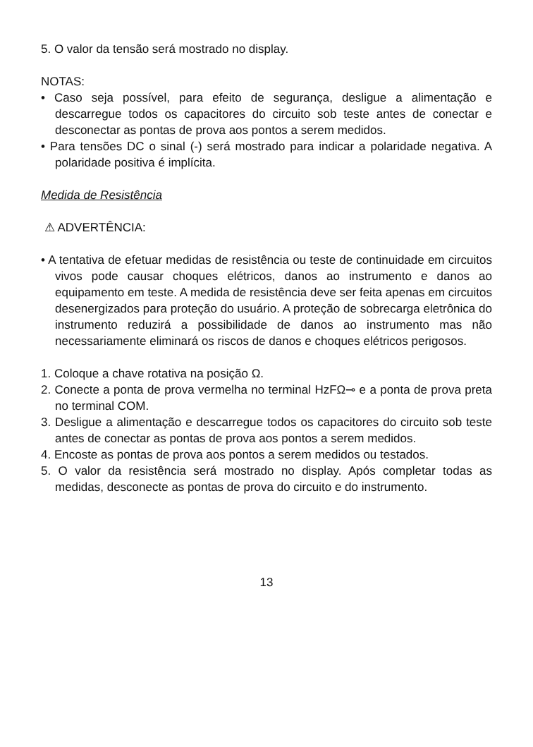5. O valor da tensão será mostrado no display.
NOTAS:
• Caso seja possível, para efeito de segurança, desligue a alimentação e descarregue todos os capacitores do circuito sob teste antes de conectar e desconectar as pontas de prova aos pontos a serem medidos.
• Para tensões DC o sinal (-) será mostrado para indicar a polaridade negativa. A polaridade positiva é implícita.
Medida de Resistência
⚠ ADVERTÊNCIA:
• A tentativa de efetuar medidas de resistência ou teste de continuidade em circuitos vivos pode causar choques elétricos, danos ao instrumento e danos ao equipamento em teste. A medida de resistência deve ser feita apenas em circuitos desenergizados para proteção do usuário. A proteção de sobrecarga eletrônica do instrumento reduzirá a possibilidade de danos ao instrumento mas não necessariamente eliminará os riscos de danos e choques elétricos perigosos.
1. Coloque a chave rotativa na posição Ω.
2. Conecte a ponta de prova vermelha no terminal HzFΩ⊸ e a ponta de prova preta no terminal COM.
3. Desligue a alimentação e descarregue todos os capacitores do circuito sob teste antes de conectar as pontas de prova aos pontos a serem medidos.
4. Encoste as pontas de prova aos pontos a serem medidos ou testados.
5. O valor da resistência será mostrado no display. Após completar todas as medidas, desconecte as pontas de prova do circuito e do instrumento.
13